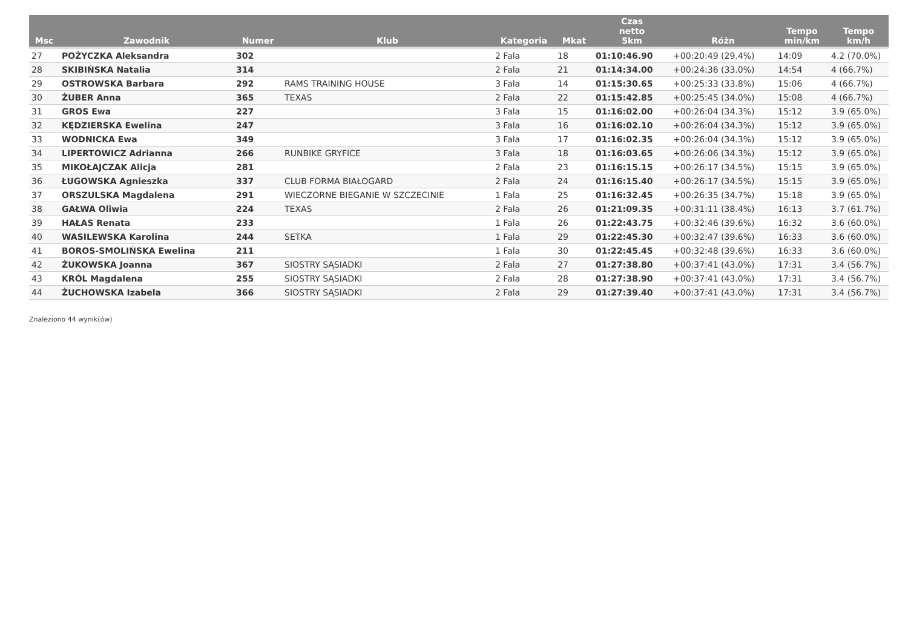| Msc | Zawodnik | Numer | Klub | Kategoria | Mkat | Czas netto 5km | Różn | Tempo min/km | Tempo km/h |
| --- | --- | --- | --- | --- | --- | --- | --- | --- | --- |
| 27 | POŻYCZKA Aleksandra | 302 | | 2 Fala | 18 | 01:10:46.90 | +00:20:49 (29.4%) | 14:09 | 4.2 (70.0%) |
| 28 | SKIBIŃSKA Natalia | 314 | | 2 Fala | 21 | 01:14:34.00 | +00:24:36 (33.0%) | 14:54 | 4 (66.7%) |
| 29 | OSTROWSKA Barbara | 292 | RAMS TRAINING HOUSE | 3 Fala | 14 | 01:15:30.65 | +00:25:33 (33.8%) | 15:06 | 4 (66.7%) |
| 30 | ŻUBER Anna | 365 | TEXAS | 2 Fala | 22 | 01:15:42.85 | +00:25:45 (34.0%) | 15:08 | 4 (66.7%) |
| 31 | GROS Ewa | 227 | | 3 Fala | 15 | 01:16:02.00 | +00:26:04 (34.3%) | 15:12 | 3.9 (65.0%) |
| 32 | KĘDZIERSKA Ewelina | 247 | | 3 Fala | 16 | 01:16:02.10 | +00:26:04 (34.3%) | 15:12 | 3.9 (65.0%) |
| 33 | WODNICKA Ewa | 349 | | 3 Fala | 17 | 01:16:02.35 | +00:26:04 (34.3%) | 15:12 | 3.9 (65.0%) |
| 34 | LIPERTOWICZ Adrianna | 266 | RUNBIKE GRYFICE | 3 Fala | 18 | 01:16:03.65 | +00:26:06 (34.3%) | 15:12 | 3.9 (65.0%) |
| 35 | MIKOŁAJCZAK Alicja | 281 | | 2 Fala | 23 | 01:16:15.15 | +00:26:17 (34.5%) | 15:15 | 3.9 (65.0%) |
| 36 | ŁUGOWSKA Agnieszka | 337 | CLUB FORMA BIAŁOGARD | 2 Fala | 24 | 01:16:15.40 | +00:26:17 (34.5%) | 15:15 | 3.9 (65.0%) |
| 37 | ORSZULSKA Magdalena | 291 | WIECZORNE BIEGANIE W SZCZECINIE | 1 Fala | 25 | 01:16:32.45 | +00:26:35 (34.7%) | 15:18 | 3.9 (65.0%) |
| 38 | GAŁWA Oliwia | 224 | TEXAS | 2 Fala | 26 | 01:21:09.35 | +00:31:11 (38.4%) | 16:13 | 3.7 (61.7%) |
| 39 | HAŁAS Renata | 233 | | 1 Fala | 26 | 01:22:43.75 | +00:32:46 (39.6%) | 16:32 | 3.6 (60.0%) |
| 40 | WASILEWSKA Karolina | 244 | SETKA | 1 Fala | 29 | 01:22:45.30 | +00:32:47 (39.6%) | 16:33 | 3.6 (60.0%) |
| 41 | BOROS-SMOLIŃSKA Ewelina | 211 | | 1 Fala | 30 | 01:22:45.45 | +00:32:48 (39.6%) | 16:33 | 3.6 (60.0%) |
| 42 | ŻUKOWSKA Joanna | 367 | SIOSTRY SĄSIADKI | 2 Fala | 27 | 01:27:38.80 | +00:37:41 (43.0%) | 17:31 | 3.4 (56.7%) |
| 43 | KRÓL Magdalena | 255 | SIOSTRY SĄSIADKI | 2 Fala | 28 | 01:27:38.90 | +00:37:41 (43.0%) | 17:31 | 3.4 (56.7%) |
| 44 | ŻUCHOWSKA Izabela | 366 | SIOSTRY SĄSIADKI | 2 Fala | 29 | 01:27:39.40 | +00:37:41 (43.0%) | 17:31 | 3.4 (56.7%) |
Znaleziono 44 wynik(ów)